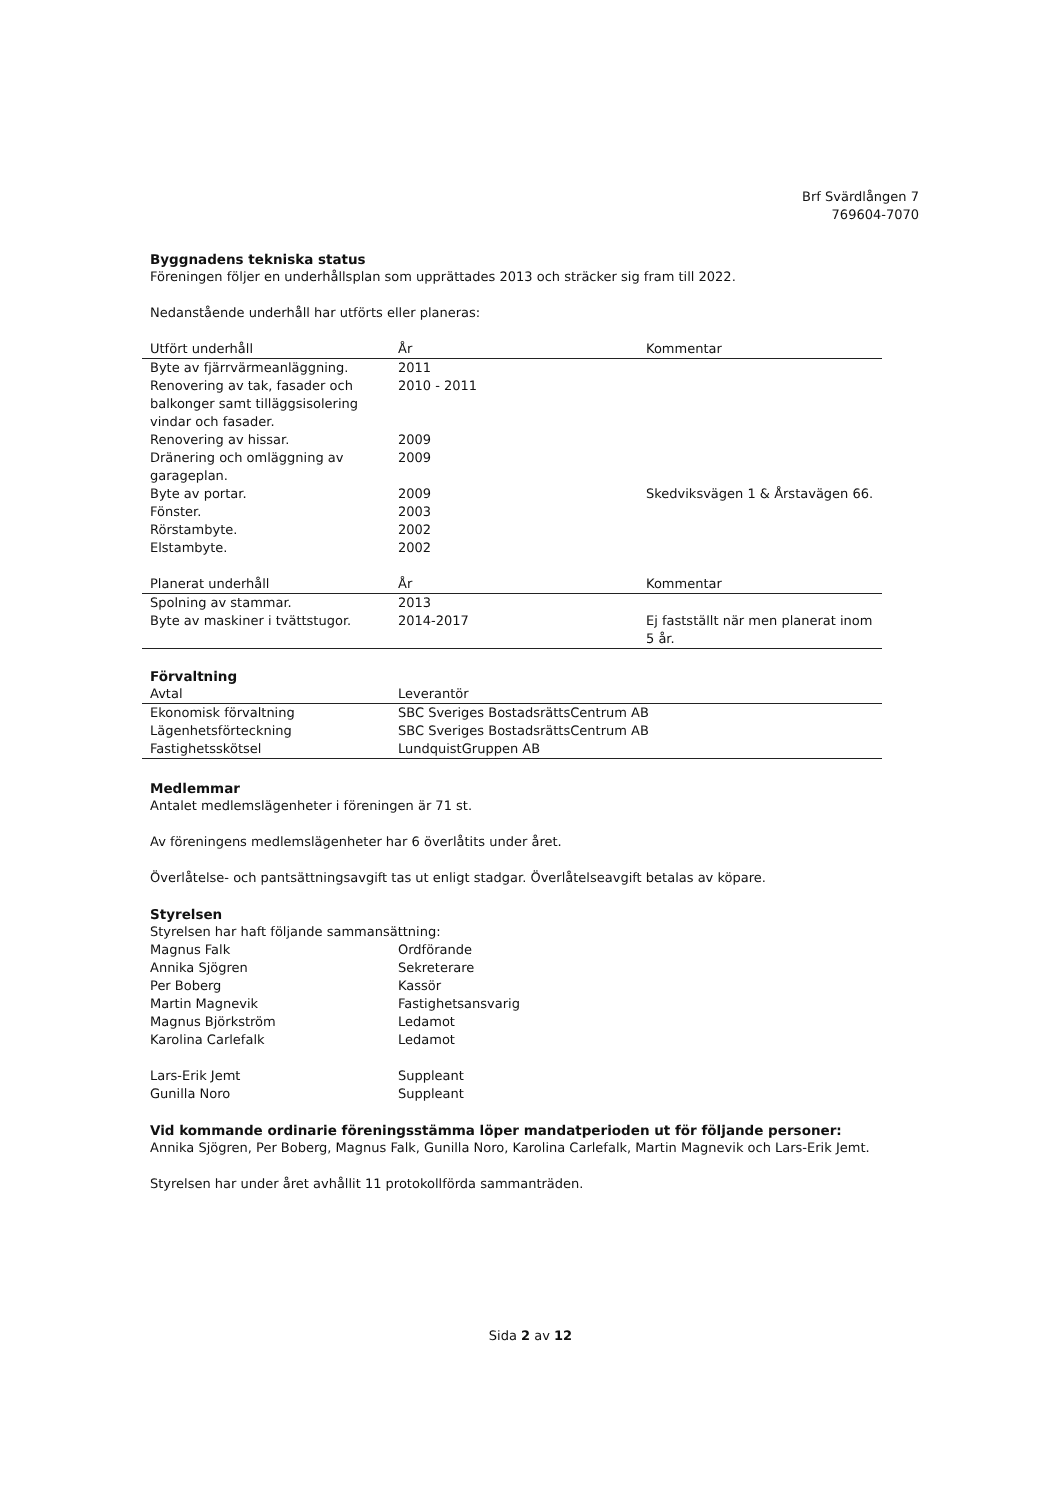Brf Svärdlången 7
769604-7070
Byggnadens tekniska status
Föreningen följer en underhållsplan som upprättades 2013 och sträcker sig fram till 2022.
Nedanstående underhåll har utförts eller planeras:
| Utfört underhåll | År | Kommentar |
| --- | --- | --- |
| Byte av fjärrvärmeanläggning. | 2011 | |
| Renovering av tak, fasader och balkonger samt tilläggsisolering vindar och fasader. | 2010 - 2011 | |
| Renovering av hissar. | 2009 | |
| Dränering och omläggning av garageplan. | 2009 | |
| Byte av portar. | 2009 | Skedviksvägen 1 & Årstavägen 66. |
| Fönster. | 2003 | |
| Rörstambyte. | 2002 | |
| Elstambyte. | 2002 | |
| Planerat underhåll | År | Kommentar |
| --- | --- | --- |
| Spolning av stammar. | 2013 | |
| Byte av maskiner i tvättstugor. | 2014-2017 | Ej fastställt när men planerat inom 5 år. |
Förvaltning
| Avtal | Leverantör |
| --- | --- |
| Ekonomisk förvaltning | SBC Sveriges BostadsrättsCentrum AB |
| Lägenhetsförteckning | SBC Sveriges BostadsrättsCentrum AB |
| Fastighetsskötsel | LundquistGruppen AB |
Medlemmar
Antalet medlemslägenheter i föreningen är 71 st.
Av föreningens medlemslägenheter har 6 överlåtits under året.
Överlåtelse- och pantsättningsavgift tas ut enligt stadgar. Överlåtelseavgift betalas av köpare.
Styrelsen
Styrelsen har haft följande sammansättning:
| Magnus Falk | Ordförande |
| Annika Sjögren | Sekreterare |
| Per Boberg | Kassör |
| Martin Magnevik | Fastighetsansvarig |
| Magnus Björkström | Ledamot |
| Karolina Carlefalk | Ledamot |
| Lars-Erik Jemt | Suppleant |
| Gunilla Noro | Suppleant |
Vid kommande ordinarie föreningsstämma löper mandatperioden ut för följande personer:
Annika Sjögren, Per Boberg, Magnus Falk, Gunilla Noro, Karolina Carlefalk, Martin Magnevik och Lars-Erik Jemt.
Styrelsen har under året avhållit 11 protokollförda sammanträden.
Sida 2 av 12